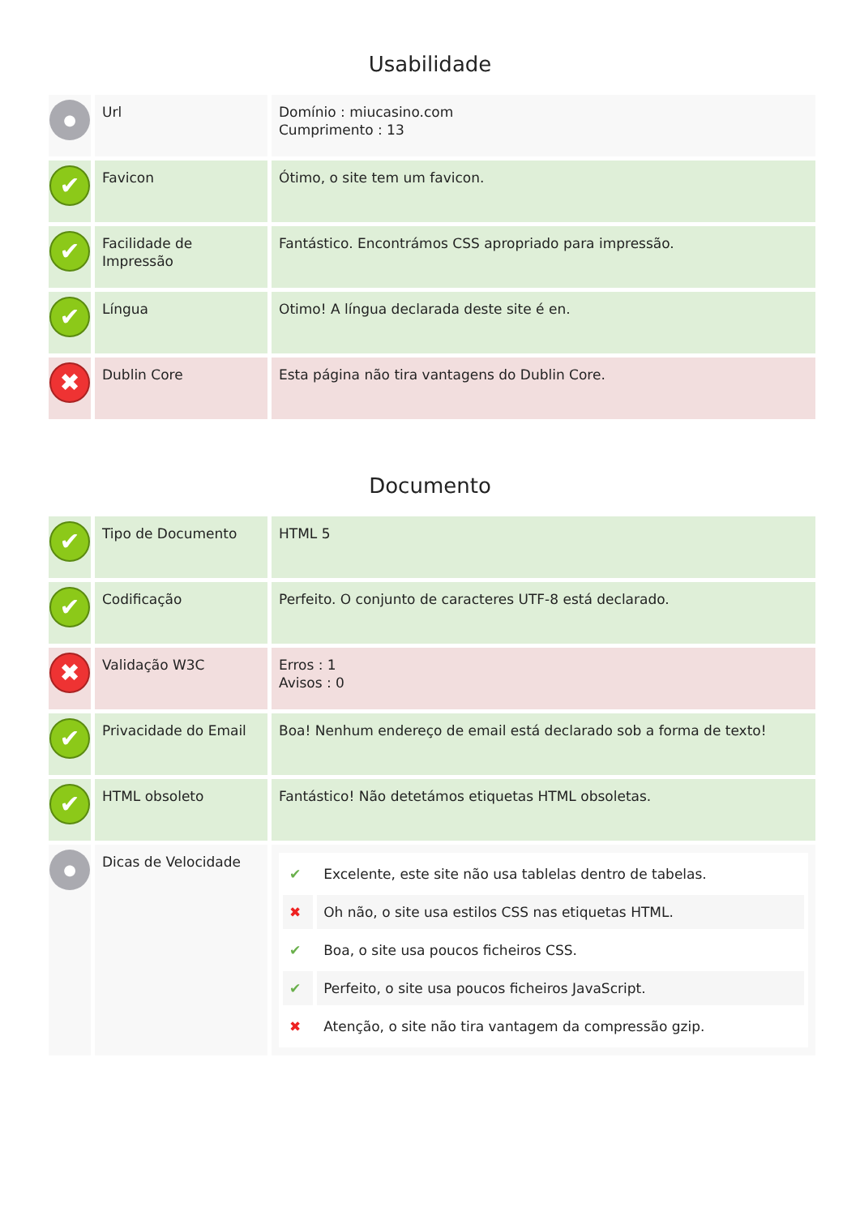Usabilidade
| ● | Url | Domínio : miucasino.com Cumprimento : 13 |
| ✔ | Favicon | Ótimo, o site tem um favicon. |
| ✔ | Facilidade de Impressão | Fantástico. Encontrámos CSS apropriado para impressão. |
| ✔ | Língua | Otimo! A língua declarada deste site é en. |
| ✖ | Dublin Core | Esta página não tira vantagens do Dublin Core. |
Documento
| ✔ | Tipo de Documento | HTML 5 |
| ✔ | Codificação | Perfeito. O conjunto de caracteres UTF-8 está declarado. |
| ✖ | Validação W3C | Erros : 1 Avisos : 0 |
| ✔ | Privacidade do Email | Boa! Nenhum endereço de email está declarado sob a forma de texto! |
| ✔ | HTML obsoleto | Fantástico! Não detetámos etiquetas HTML obsoletas. |
| ● | Dicas de Velocidade | / ✔ / Excelente, este site não usa tablelas dentro de tabelas. / / ✖ / Oh não, o site usa estilos CSS nas etiquetas HTML. / / ✔ / Boa, o site usa poucos ficheiros CSS. / / ✔ / Perfeito, o site usa poucos ficheiros JavaScript. / / ✖ / Atenção, o site não tira vantagem da compressão gzip. / |